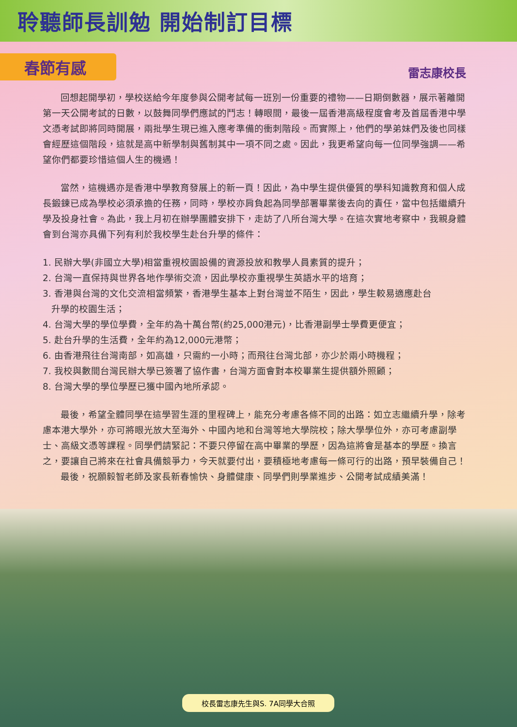聆聽師長訓勉 開始制訂目標
春節有感
雷志康校長
回想起開學初，學校送給今年度參與公開考試每一班別一份重要的禮物——日期倒數器，展示著離開第一天公開考試的日數，以鼓舞同學們應試的鬥志！轉眼間，最後一屆香港高級程度會考及首屆香港中學文憑考試即將同時開展，兩批學生現已進入應考準備的衝刺階段。而實際上，他們的學弟妹們及後也同樣會經歷這個階段，這就是高中新學制與舊制其中一項不同之處。因此，我更希望向每一位同學強調——希望你們都要珍惜這個人生的機遇！
當然，這機遇亦是香港中學教育發展上的新一頁！因此，為中學生提供優質的學科知識教育和個人成長鍛鍊已成為學校必須承擔的任務，同時，學校亦肩負起為同學部署畢業後去向的責任，當中包括繼續升學及投身社會。為此，我上月初在辦學團體安排下，走訪了八所台灣大學。在這次實地考察中，我親身體會到台灣亦具備下列有利於我校學生赴台升學的條件：
1. 民辦大學(非國立大學)相當重視校園設備的資源投放和教學人員素質的提升；
2. 台灣一直保持與世界各地作學術交流，因此學校亦重視學生英語水平的培育；
3. 香港與台灣的文化交流相當頻繁，香港學生基本上對台灣並不陌生，因此，學生較易適應赴台
升學的校園生活；
4. 台灣大學的學位學費，全年約為十萬台幣(約25,000港元)，比香港副學士學費更便宜；
5. 赴台升學的生活費，全年約為12,000元港幣；
6. 由香港飛往台灣南部，如高雄，只需約一小時；而飛往台灣北部，亦少於兩小時機程；
7. 我校與數間台灣民辦大學已簽署了協作書，台灣方面會對本校畢業生提供額外照顧；
8. 台灣大學的學位學歷已獲中國內地所承認。
最後，希望全體同學在這學習生涯的里程碑上，能充分考慮各條不同的出路：如立志繼續升學，除考慮本港大學外，亦可將眼光放大至海外、中國內地和台灣等地大學院校；除大學學位外，亦可考慮副學士、高級文憑等課程。同學們請緊記：不要只停留在高中畢業的學歷，因為這將會是基本的學歷。換言之，要讓自己將來在社會具備競爭力，今天就要付出，要積極地考慮每一條可行的出路，預早裝備自己！
最後，祝願毅智老師及家長新春愉快、身體健康、同學們則學業進步、公開考試成績美滿！
校長雷志康先生與S. 7A同學大合照